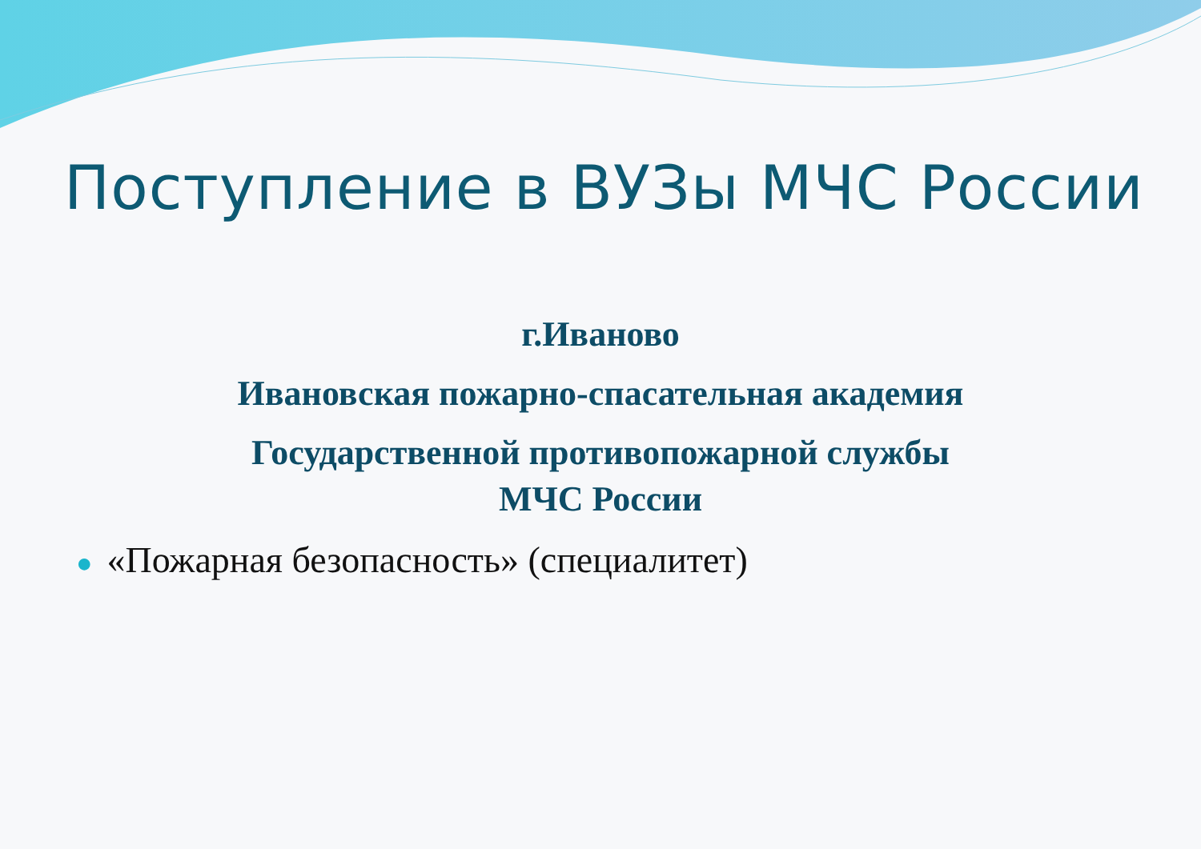Поступление в ВУЗы МЧС России
г.Иваново
Ивановская пожарно-спасательная академия
Государственной противопожарной службы
МЧС России
● «Пожарная безопасность» (специалитет)